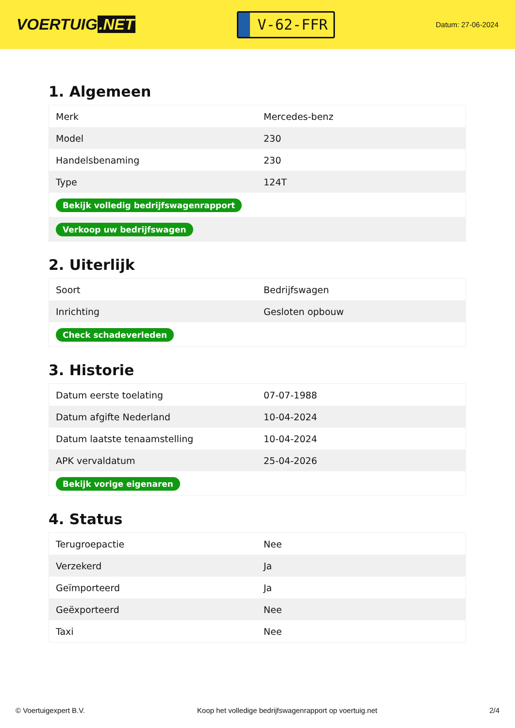VOERTUIG.NET
V-62-FFR
Datum: 27-06-2024
1. Algemeen
| Merk | Mercedes-benz |
| Model | 230 |
| Handelsbenaming | 230 |
| Type | 124T |
| Bekijk volledig bedrijfswagenrapport | |
| Verkoop uw bedrijfswagen | |
2. Uiterlijk
| Soort | Bedrijfswagen |
| Inrichting | Gesloten opbouw |
| Check schadeverleden | |
3. Historie
| Datum eerste toelating | 07-07-1988 |
| Datum afgifte Nederland | 10-04-2024 |
| Datum laatste tenaamstelling | 10-04-2024 |
| APK vervaldatum | 25-04-2026 |
| Bekijk vorige eigenaren | |
4. Status
| Terugroepactie | Nee |
| Verzekerd | Ja |
| Geïmporteerd | Ja |
| Geëxporteerd | Nee |
| Taxi | Nee |
© Voertuigexpert B.V. Koop het volledige bedrijfswagenrapport op voertuig.net 2/4